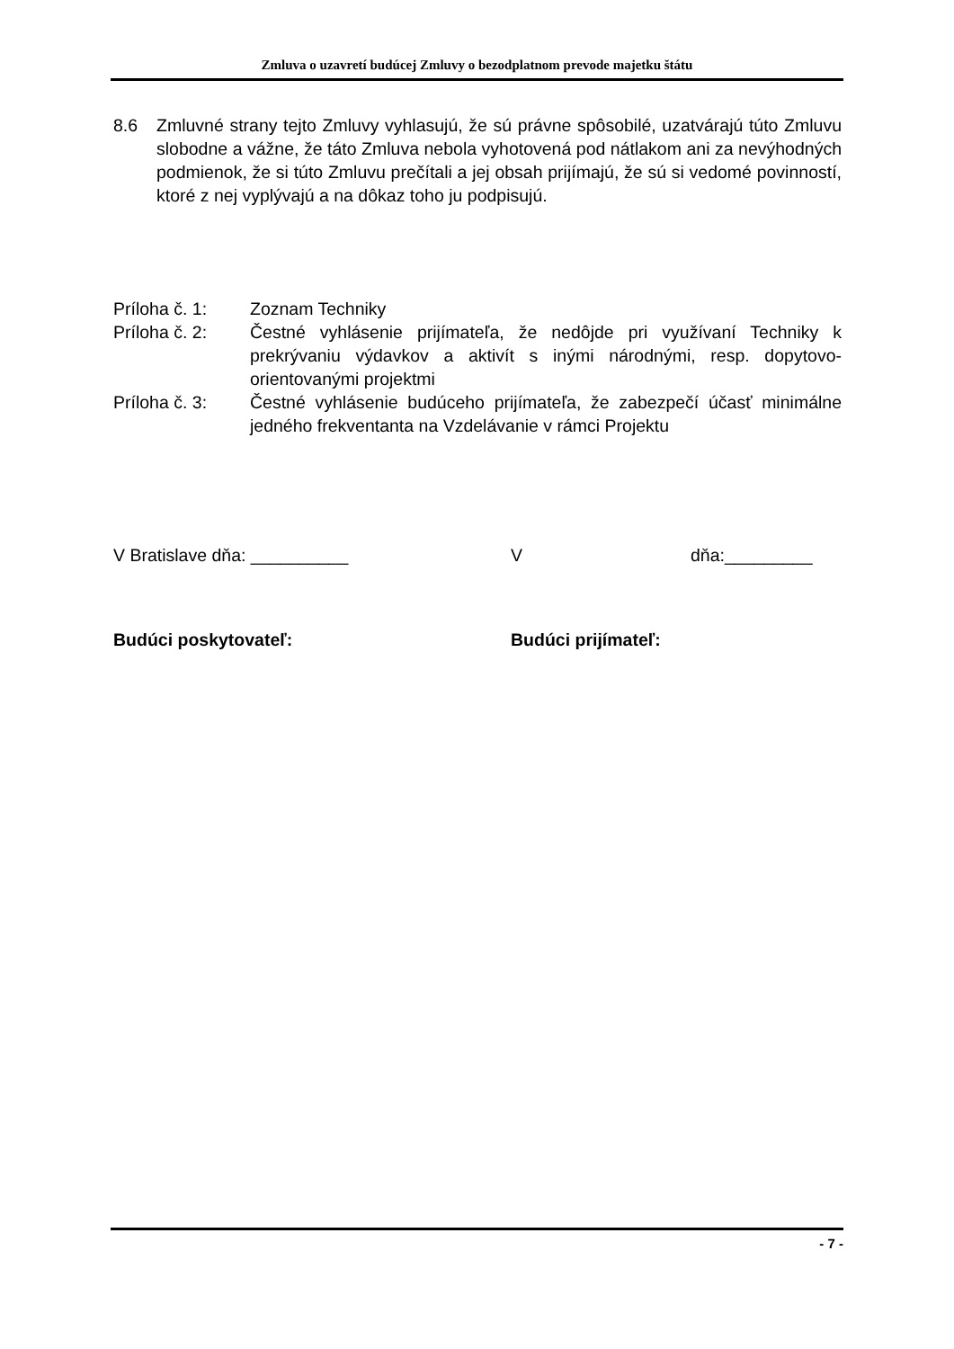Zmluva o uzavretí budúcej Zmluvy o bezodplatnom prevode majetku štátu
8.6 Zmluvné strany tejto Zmluvy vyhlasujú, že sú právne spôsobilé, uzatvárajú túto Zmluvu slobodne a vážne, že táto Zmluva nebola vyhotovená pod nátlakom ani za nevýhodných podmienok, že si túto Zmluvu prečítali a jej obsah prijímajú, že sú si vedomé povinností, ktoré z nej vyplývajú a na dôkaz toho ju podpisujú.
Príloha č. 1: Zoznam Techniky
Príloha č. 2: Čestné vyhlásenie prijímateľa, že nedôjde pri využívaní Techniky k prekrývaniu výdavkov a aktivít s inými národnými, resp. dopytovo-orientovanými projektmi
Príloha č. 3: Čestné vyhlásenie budúceho prijímateľa, že zabezpečí účasť minimálne jedného frekventanta na Vzdelávanie v rámci Projektu
V Bratislave dňa: __________ V dňa:_________
Budúci poskytovateľ: Budúci prijímateľ:
- 7 -